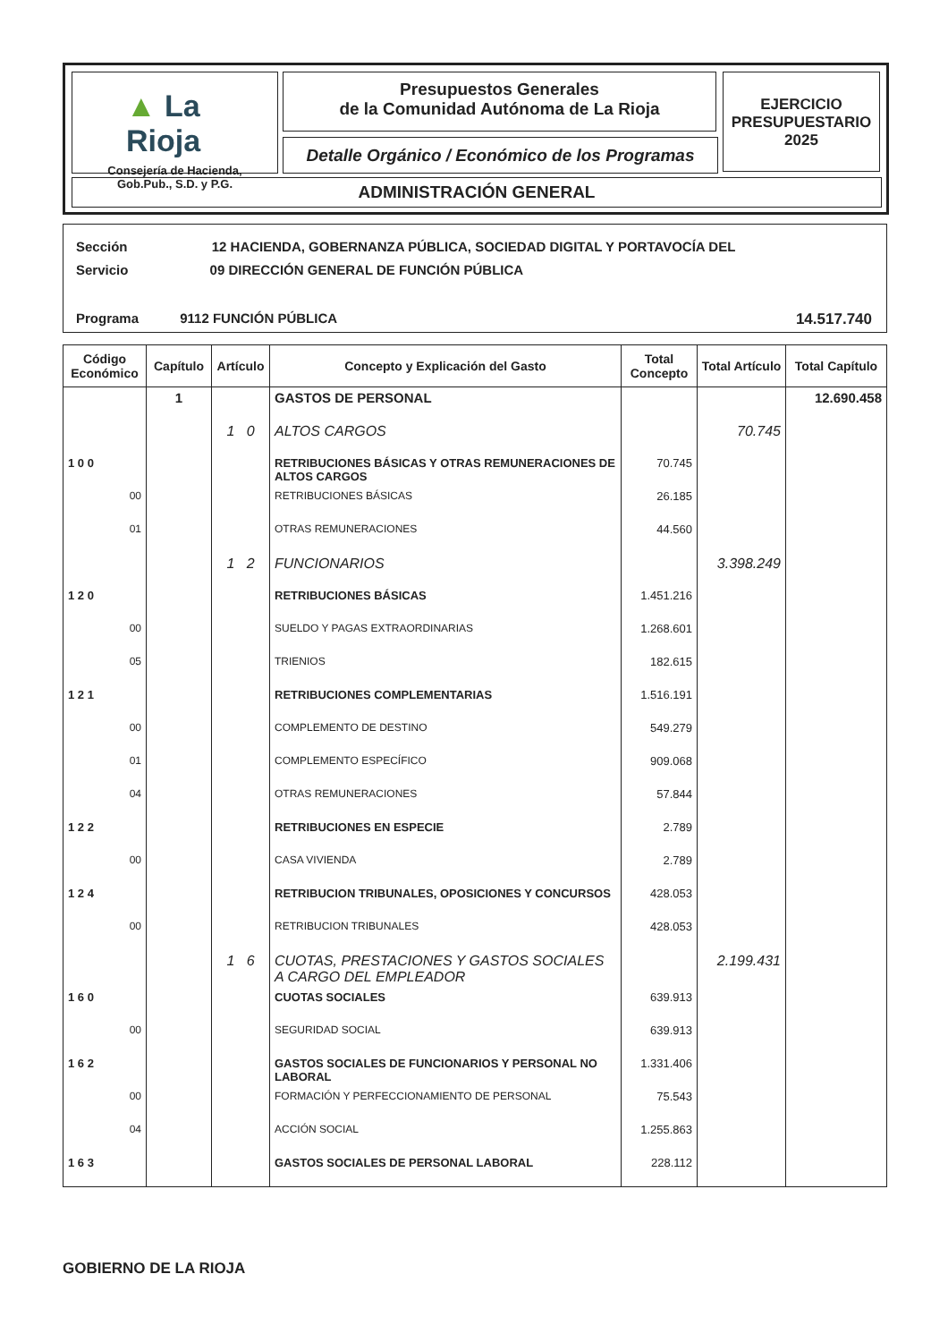▲ La Rioja
Consejería de Hacienda,
Gob.Pub., S.D. y P.G.
Presupuestos Generales
de la Comunidad Autónoma de La Rioja
Detalle Orgánico / Económico de los Programas
EJERCICIO
PRESUPUESTARIO
2025
ADMINISTRACIÓN GENERAL
Sección 12 HACIENDA, GOBERNANZA PÚBLICA, SOCIEDAD DIGITAL Y PORTAVOCÍA DEL
Servicio 09 DIRECCIÓN GENERAL DE FUNCIÓN PÚBLICA
Programa 9112 FUNCIÓN PÚBLICA 14.517.740
| Código Económico | Capítulo | Artículo | Concepto y Explicación del Gasto | Total Concepto | Total Artículo | Total Capítulo |
| --- | --- | --- | --- | --- | --- | --- |
| | 1 | | GASTOS DE PERSONAL | | | 12.690.458 |
| | | 1 0 | ALTOS CARGOS | | 70.745 | |
| 1 0 0 | | | RETRIBUCIONES BÁSICAS Y OTRAS REMUNERACIONES DE ALTOS CARGOS | 70.745 | | |
| 00 | | | RETRIBUCIONES BÁSICAS | 26.185 | | |
| 01 | | | OTRAS REMUNERACIONES | 44.560 | | |
| | | 1 2 | FUNCIONARIOS | | 3.398.249 | |
| 1 2 0 | | | RETRIBUCIONES BÁSICAS | 1.451.216 | | |
| 00 | | | SUELDO Y PAGAS EXTRAORDINARIAS | 1.268.601 | | |
| 05 | | | TRIENIOS | 182.615 | | |
| 1 2 1 | | | RETRIBUCIONES COMPLEMENTARIAS | 1.516.191 | | |
| 00 | | | COMPLEMENTO DE DESTINO | 549.279 | | |
| 01 | | | COMPLEMENTO ESPECÍFICO | 909.068 | | |
| 04 | | | OTRAS REMUNERACIONES | 57.844 | | |
| 1 2 2 | | | RETRIBUCIONES EN ESPECIE | 2.789 | | |
| 00 | | | CASA VIVIENDA | 2.789 | | |
| 1 2 4 | | | RETRIBUCION TRIBUNALES, OPOSICIONES Y CONCURSOS | 428.053 | | |
| 00 | | | RETRIBUCION TRIBUNALES | 428.053 | | |
| | | 1 6 | CUOTAS, PRESTACIONES Y GASTOS SOCIALES A CARGO DEL EMPLEADOR | | 2.199.431 | |
| 1 6 0 | | | CUOTAS SOCIALES | 639.913 | | |
| 00 | | | SEGURIDAD SOCIAL | 639.913 | | |
| 1 6 2 | | | GASTOS SOCIALES DE FUNCIONARIOS Y PERSONAL NO LABORAL | 1.331.406 | | |
| 00 | | | FORMACIÓN Y PERFECCIONAMIENTO DE PERSONAL | 75.543 | | |
| 04 | | | ACCIÓN SOCIAL | 1.255.863 | | |
| 1 6 3 | | | GASTOS SOCIALES DE PERSONAL LABORAL | 228.112 | | |
GOBIERNO DE LA RIOJA